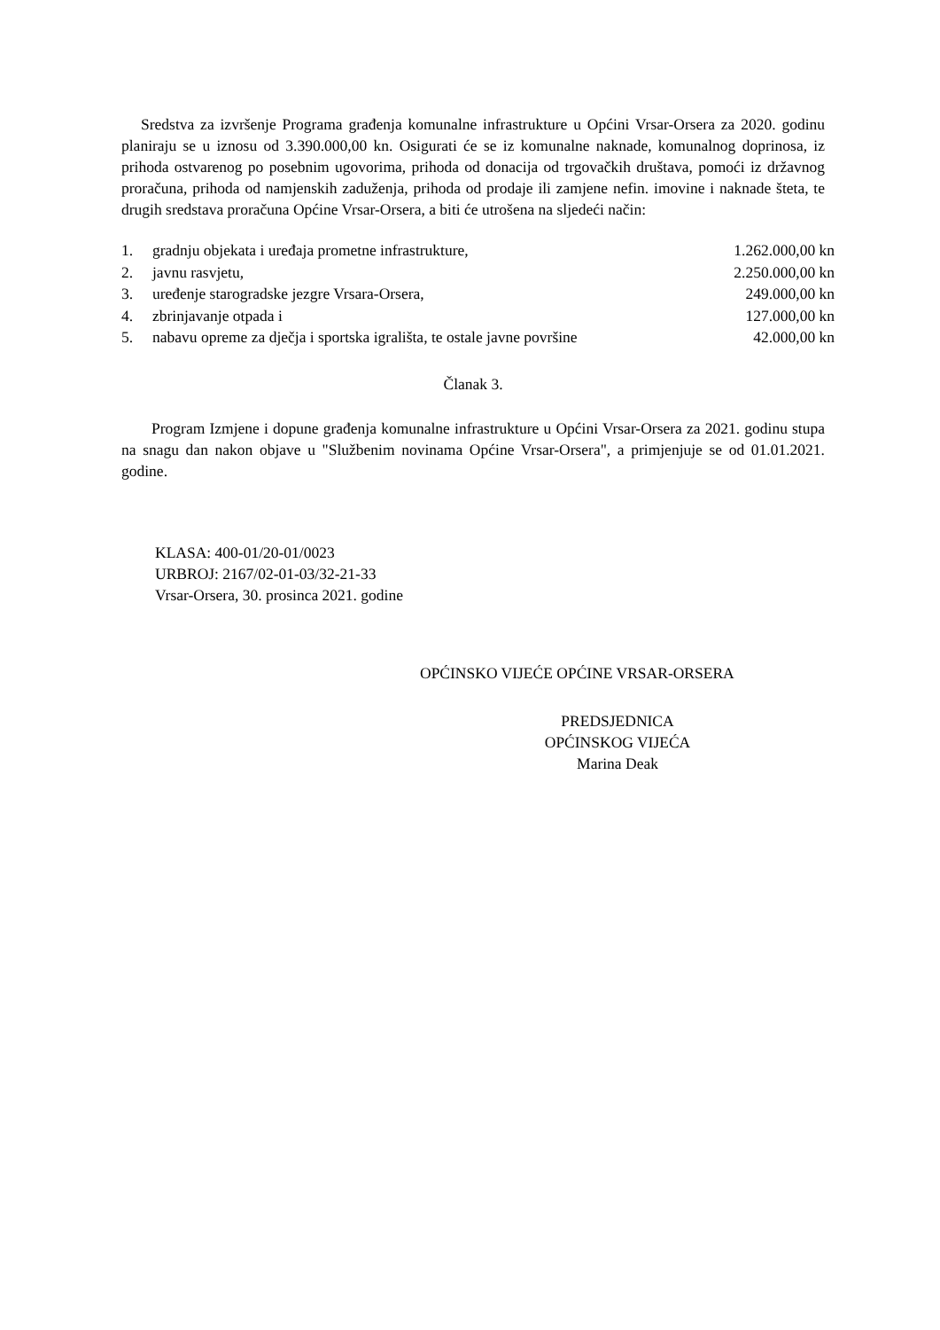Sredstva za izvršenje Programa građenja komunalne infrastrukture u Općini Vrsar-Orsera za 2020. godinu planiraju se u iznosu od 3.390.000,00 kn. Osigurati će se iz komunalne naknade, komunalnog doprinosa, iz prihoda ostvarenog po posebnim ugovorima, prihoda od donacija od trgovačkih društava, pomoći iz državnog proračuna, prihoda od namjenskih zaduženja, prihoda od prodaje ili zamjene nefin. imovine i naknade šteta, te drugih sredstava proračuna Općine Vrsar-Orsera, a biti će utrošena na sljedeći način:
| 1. | gradnju objekata i uređaja prometne infrastrukture, | 1.262.000,00 kn |
| 2. | javnu rasvjetu, | 2.250.000,00 kn |
| 3. | uređenje starogradske jezgre Vrsara-Orsera, | 249.000,00 kn |
| 4. | zbrinjavanje otpada i | 127.000,00 kn |
| 5. | nabavu opreme za dječja i sportska igrališta, te ostale javne površine | 42.000,00 kn |
Članak 3.
Program Izmjene i dopune građenja komunalne infrastrukture u Općini Vrsar-Orsera za 2021. godinu stupa na snagu dan nakon objave u "Službenim novinama Općine Vrsar-Orsera", a primjenjuje se od 01.01.2021. godine.
KLASA: 400-01/20-01/0023
URBROJ: 2167/02-01-03/32-21-33
Vrsar-Orsera, 30. prosinca 2021. godine
OPĆINSKO VIJEĆE OPĆINE VRSAR-ORSERA
PREDSJEDNICA
OPĆINSKOG VIJEĆA
Marina Deak